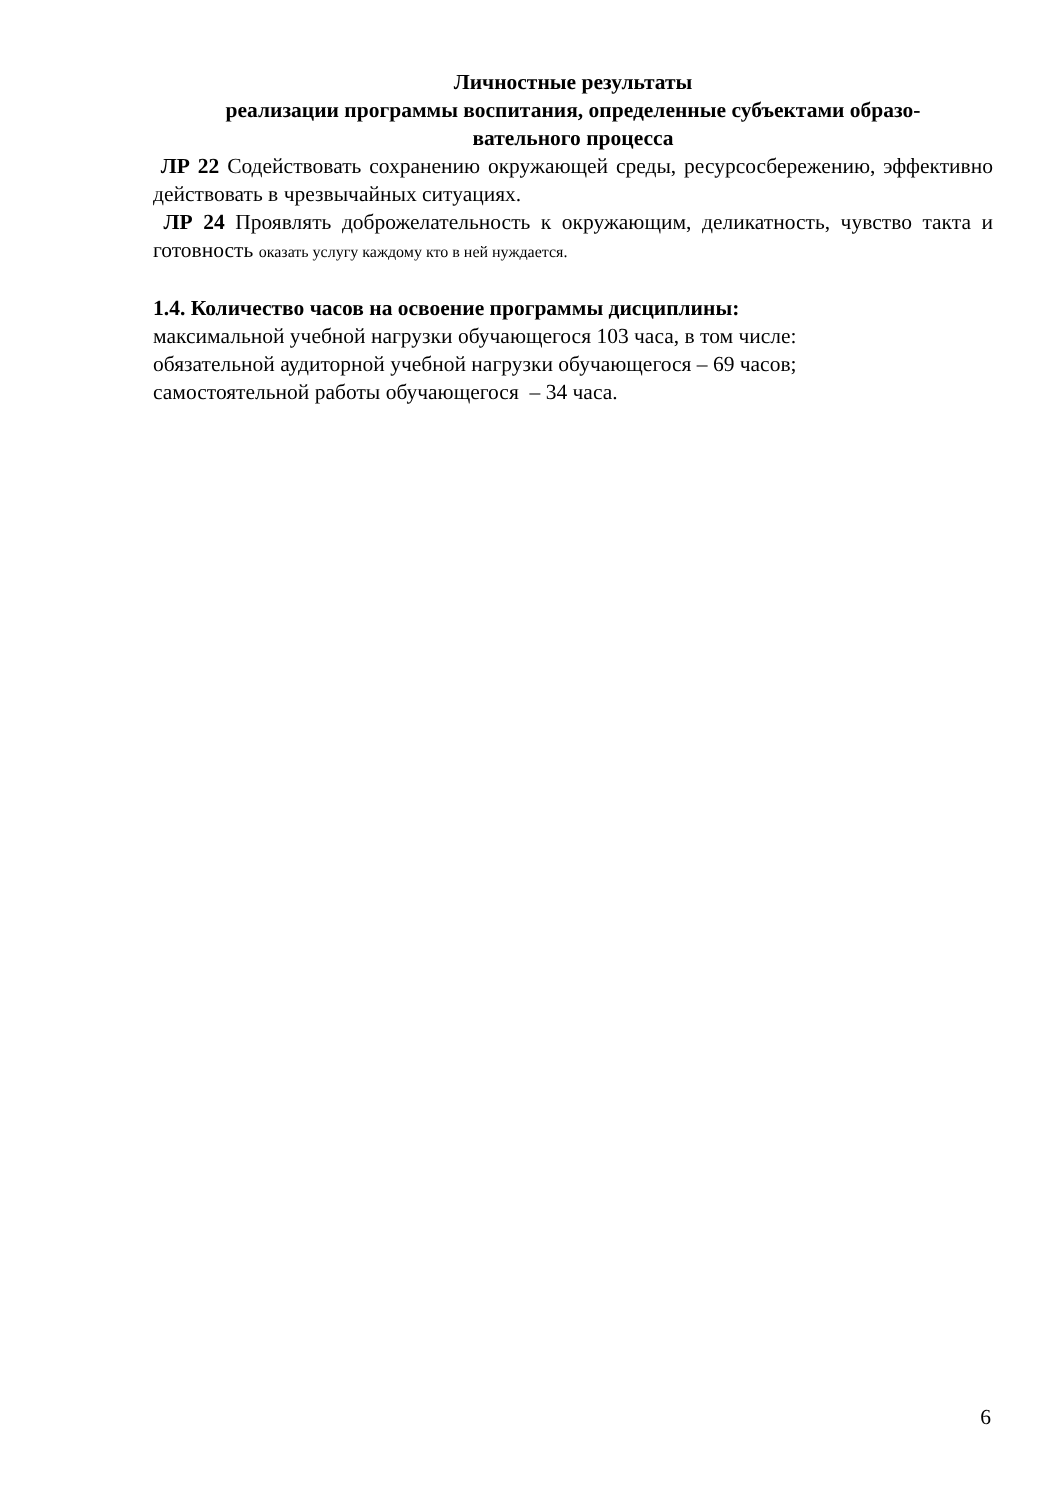Личностные результаты
реализации программы воспитания, определенные субъектами образо-
вательного процесса
ЛР 22 Содействовать сохранению окружающей среды, ресурсосбережению, эффективно действовать в чрезвычайных ситуациях.
ЛР 24 Проявлять доброжелательность к окружающим, деликатность, чувство такта и готовность оказать услугу каждому кто в ней нуждается.
1.4. Количество часов на освоение программы дисциплины:
максимальной учебной нагрузки обучающегося 103 часа, в том числе:
обязательной аудиторной учебной нагрузки обучающегося – 69 часов;
самостоятельной работы обучающегося – 34 часа.
6